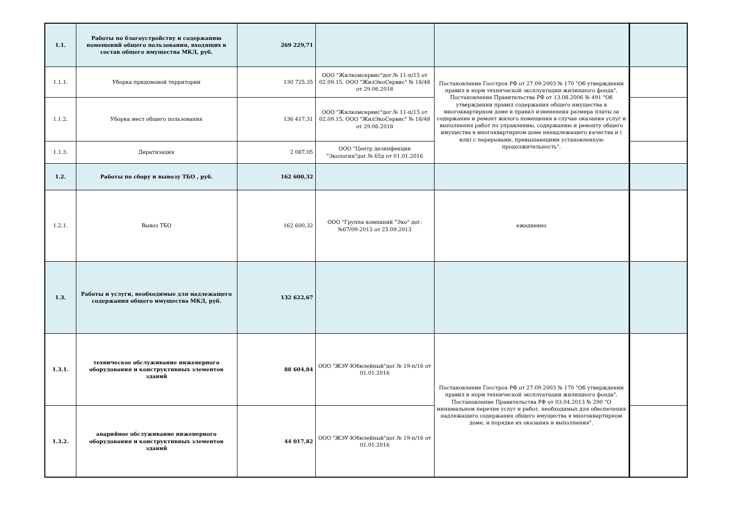| 1.1. | Работы по благоустройству и содержанию помещений общего пользования, входящих в состав общего имущества МКД, руб. | 269 229,71 | | | |
| 1.1.1. | Уборка придомовой территории | 130 725,35 | ООО "Жилкомсервис"дог.№ 11-п/15 от 02.09.15, ООО "ЖилЭкоСервис" № 18/48 от 29.06.2018 | Постановление Госстроя РФ от 27.09.2003 № 170 "Об утверждении правил и норм технической эксплуатации жилищного фонда", Постановление Правительства РФ от 13.08.2006 № 491 "Об утверждении правил содержания общего имущества в многоквартирном доме и правил измененеия размера платы за содержание и ремонт жилого помещения в случае оказания услуг и выполнения работ по управлению, содержанию и ремонту общего имущества в многоквартирном доме ненадлежащего качества и ( или) с перерывами, превышающими установленную продолжительность". | |
| 1.1.2. | Уборка мест общего пользования | 136 417,31 | ООО "Жилкомсервис"дог.№ 11-п/15 от 02.09.15, ООО "ЖилЭкоСервис" № 18/48 от 29.06.2018 | | |
| 1.1.3. | Дератизация | 2 087,05 | ООО "Центр дезинфекции "Экология"дог.№ 65д от 01.01.2016 | | |
| 1.2. | Работы по сбору и вывозу ТБО , руб. | 162 600,32 | | | |
| 1.2.1. | Вывоз ТБО | 162 600,32 | ООО "Группа компаний "Эко" дог.№67/09-2013 от 25.09.2013 | ежедневно | |
| 1.3. | Работы и услуги, необходимые для надлежащего содержания общего имущества МКД, руб. | 132 622,67 | | | |
| 1.3.1. | техническое обслуживание инженерного оборудования и конструктивных элементов зданий | 88 604,84 | ООО "ЖЭУ-Юбилейный"дог.№ 19-п/16 от 01.01.2016 | Постановление Госстроя РФ от 27.09.2003 № 170 "Об утверждении правил и норм технической эксплуатации жилищного фонда", Постановление Правительства РФ от 03.04.2013 № 290 "О минимальном перечне услуг и работ, необходимых для обеспечения надлежащего содержания общего имущества в многоквартирном доме, и порядке их оказания и выполнения". | |
| 1.3.2. | аварийное обслуживание инженерного оборудования и конструктивных элементов зданий | 44 017,82 | ООО "ЖЭУ-Юбилейный"дог.№ 19-п/16 от 01.01.2016 | | |